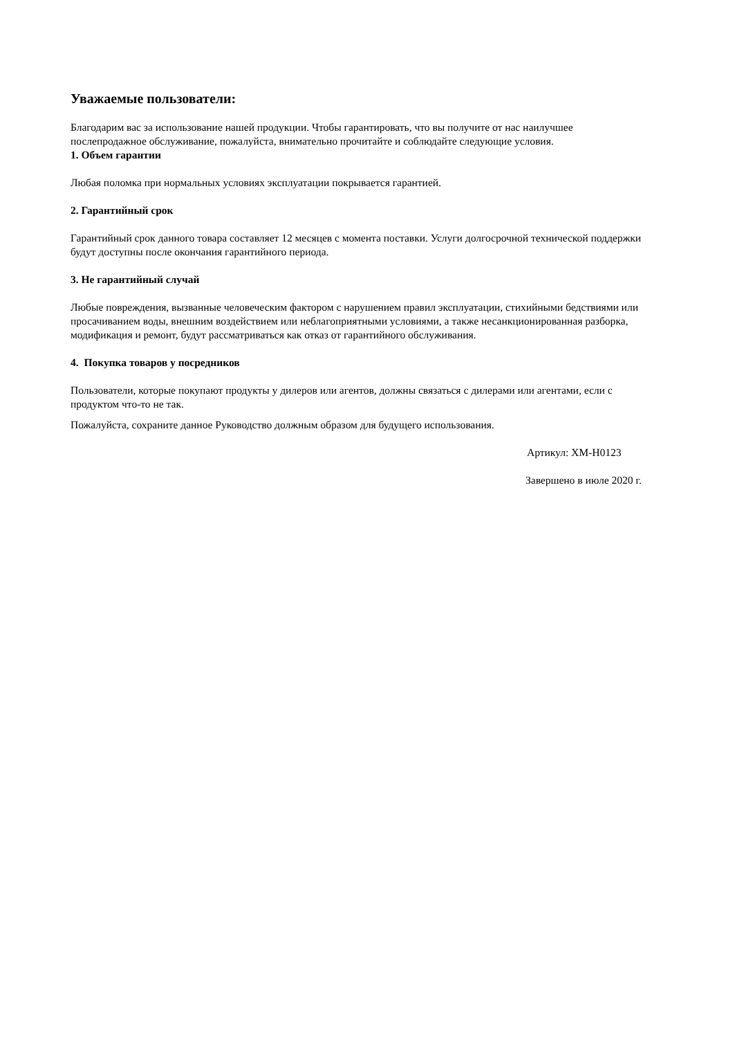Уважаемые пользователи:
Благодарим вас за использование нашей продукции. Чтобы гарантировать, что вы получите от нас наилучшее послепродажное обслуживание, пожалуйста, внимательно прочитайте и соблюдайте следующие условия.
1. Объем гарантии
Любая поломка при нормальных условиях эксплуатации покрывается гарантией.
2. Гарантийный срок
Гарантийный срок данного товара составляет 12 месяцев с момента поставки. Услуги долгосрочной технической поддержки будут доступны после окончания гарантийного периода.
3. Не гарантийный случай
Любые повреждения, вызванные человеческим фактором с нарушением правил эксплуатации, стихийными бедствиями или просачиванием воды, внешним воздействием или неблагоприятными условиями, а также несанкционированная разборка, модификация и ремонт, будут рассматриваться как отказ от гарантийного обслуживания.
4. Покупка товаров у посредников
Пользователи, которые покупают продукты у дилеров или агентов, должны связаться с дилерами или агентами, если с продуктом что-то не так.
Пожалуйста, сохраните данное Руководство должным образом для будущего использования.
Артикул: XM-H0123
Завершено в июле 2020 г.